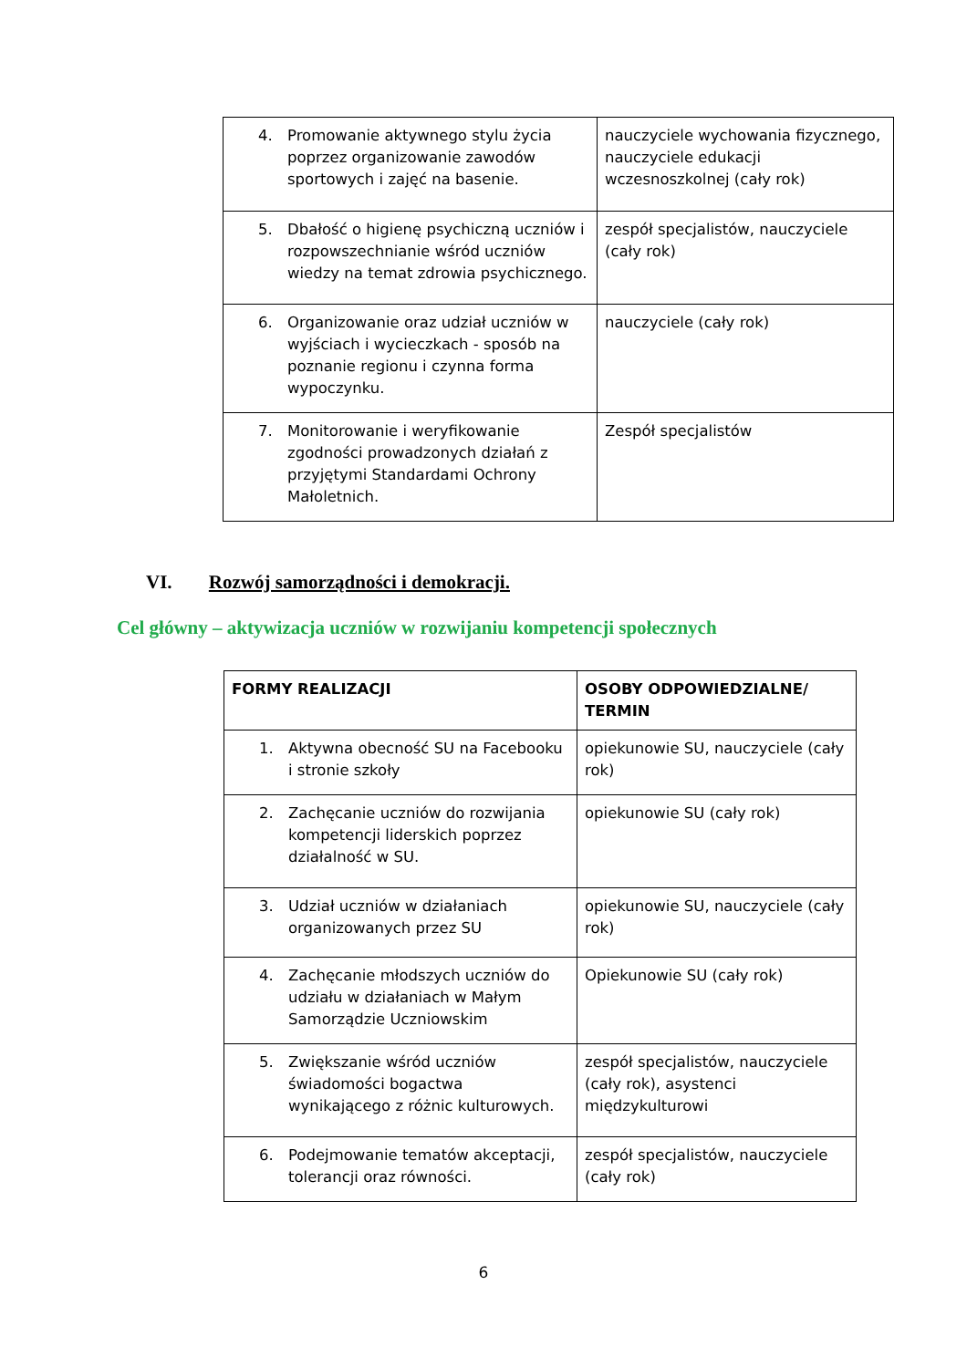| 4. Promowanie aktywnego stylu życia poprzez organizowanie zawodów sportowych i zajęć na basenie. | nauczyciele wychowania fizycznego, nauczyciele edukacji wczesnoszkolnej (cały rok) |
| 5. Dbałość o higienę psychiczną uczniów i rozpowszechnianie wśród uczniów wiedzy na temat zdrowia psychicznego. | zespół specjalistów, nauczyciele (cały rok) |
| 6. Organizowanie oraz udział uczniów w wyjściach i wycieczkach - sposób na poznanie regionu i czynna forma wypoczynku. | nauczyciele (cały rok) |
| 7. Monitorowanie i weryfikowanie zgodności prowadzonych działań z przyjętymi Standardami Ochrony Małoletnich. | Zespół specjalistów |
VI. Rozwój samorządności i demokracji.
Cel główny – aktywizacja uczniów w rozwijaniu kompetencji społecznych
| FORMY REALIZACJI | OSOBY ODPOWIEDZIALNE/ TERMIN |
| --- | --- |
| 1. Aktywna obecność SU na Facebooku i stronie szkoły | opiekunowie SU, nauczyciele (cały rok) |
| 2. Zachęcanie uczniów do rozwijania kompetencji liderskich poprzez działalność w SU. | opiekunowie SU (cały rok) |
| 3. Udział uczniów w działaniach organizowanych przez SU | opiekunowie SU, nauczyciele (cały rok) |
| 4. Zachęcanie młodszych uczniów do udziału w działaniach w Małym Samorządzie Uczniowskim | Opiekunowie SU (cały rok) |
| 5. Zwiększanie wśród uczniów świadomości bogactwa wynikającego z różnic kulturowych. | zespół specjalistów, nauczyciele (cały rok), asystenci międzykulturowi |
| 6. Podejmowanie tematów akceptacji, tolerancji oraz równości. | zespół specjalistów, nauczyciele (cały rok) |
6